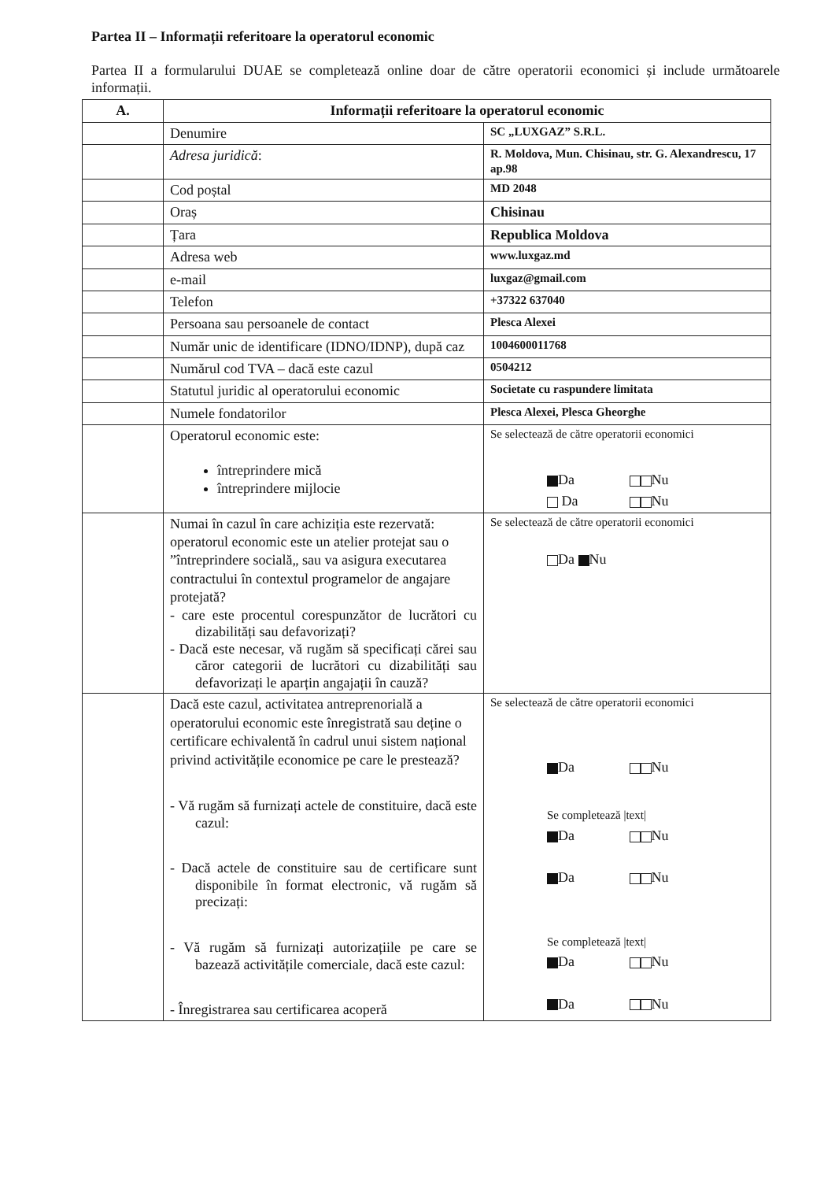Partea II – Informații referitoare la operatorul economic
Partea II a formularului DUAE se completează online doar de către operatorii economici și include următoarele informații.
| A. | Informații referitoare la operatorul economic | |
| --- | --- | --- |
| | Denumire | SC „LUXGAZ” S.R.L. |
| | Adresa juridică : | R. Moldova, Mun. Chisinau, str. G. Alexandrescu, 17 ap.98 |
| | Cod poștal | MD 2048 |
| | Oraș | Chisinau |
| | Țara | Republica Moldova |
| | Adresa web | www.luxgaz.md |
| | e-mail | luxgaz@gmail.com |
| | Telefon | +37322 637040 |
| | Persoana sau persoanele de contact | Plesca Alexei |
| | Număr unic de identificare (IDNO/IDNP), după caz | 1004600011768 |
| | Numărul cod TVA – dacă este cazul | 0504212 |
| | Statutul juridic al operatorului economic | Societate cu raspundere limitata |
| | Numele fondatorilor | Plesca Alexei, Plesca Gheorghe |
| | Operatorul economic este: întreprindere mică întreprindere mijlocie | Se selectează de către operatorii economici Da Nu Da Nu |
| | Numai în cazul în care achiziția este rezervată: operatorul economic este un atelier protejat sau o ”întreprindere socială„ sau va asigura executarea contractului în contextul programelor de angajare protejată? - care este procentul corespunzător de lucrători cu dizabilități sau defavorizați? - Dacă este necesar, vă rugăm să specificați cărei sau căror categorii de lucrători cu dizabilități sau defavorizați le aparțin angajații în cauză? | Se selectează de către operatorii economici Da Nu |
| | Dacă este cazul, activitatea antreprenorială a operatorului economic este înregistrată sau deține o certificare echivalentă în cadrul unui sistem național privind activitățile economice pe care le prestează? - Vă rugăm să furnizați actele de constituire, dacă este cazul: - Dacă actele de constituire sau de certificare sunt disponibile în format electronic, vă rugăm să precizați: - Vă rugăm să furnizați autorizațiile pe care se bazează activitățile comerciale, dacă este cazul: - Înregistrarea sau certificarea acoperă | Se selectează de către operatorii economici Da Nu Se completează /text/ Da Nu Da Nu Se completează /text/ Da Nu Da Nu |